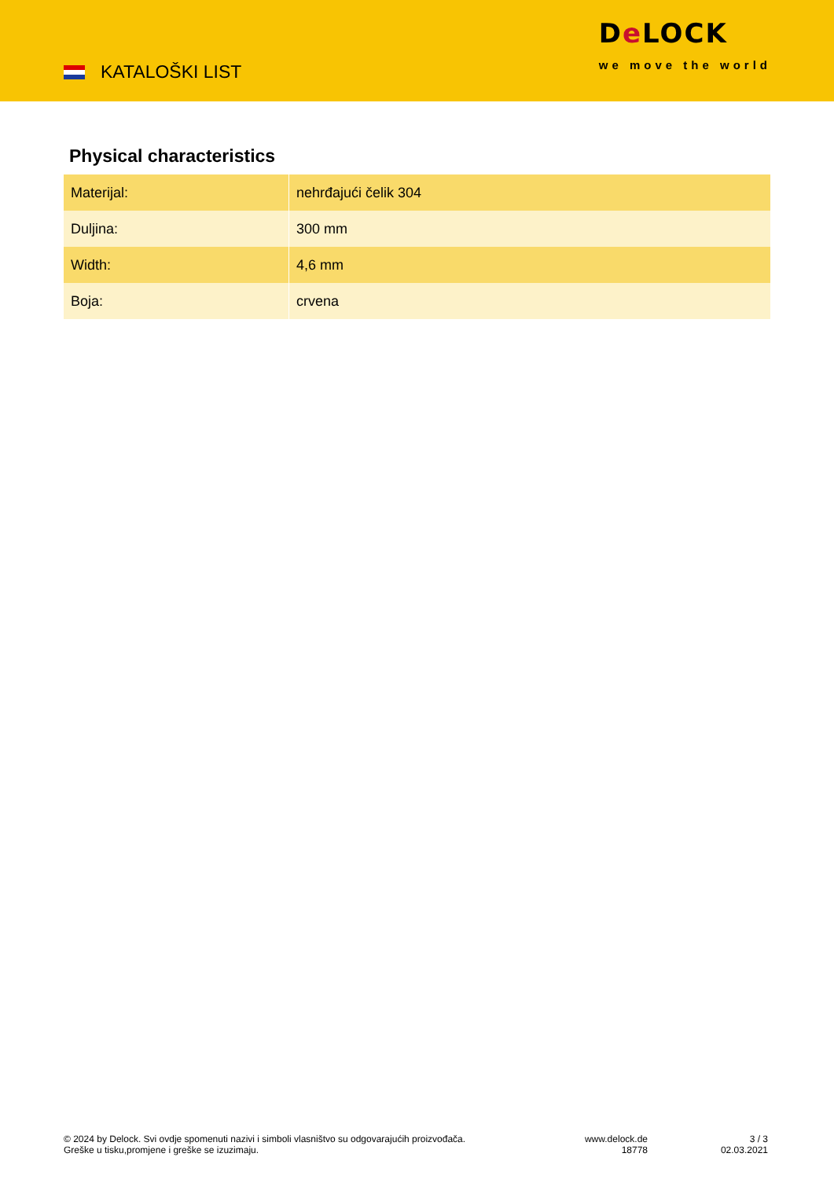KATALOŠKI LIST
De LOCK
we move the world
Physical characteristics
| Materijal: | nehrđajući čelik 304 |
| Duljina: | 300 mm |
| Width: | 4,6 mm |
| Boja: | crvena |
© 2024 by Delock. Svi ovdje spomenuti nazivi i simboli vlasništvo su odgovarajućih proizvođača.
Greške u tisku,promjene i greške se izuzimaju.
www.delock.de
18778
3 / 3
02.03.2021